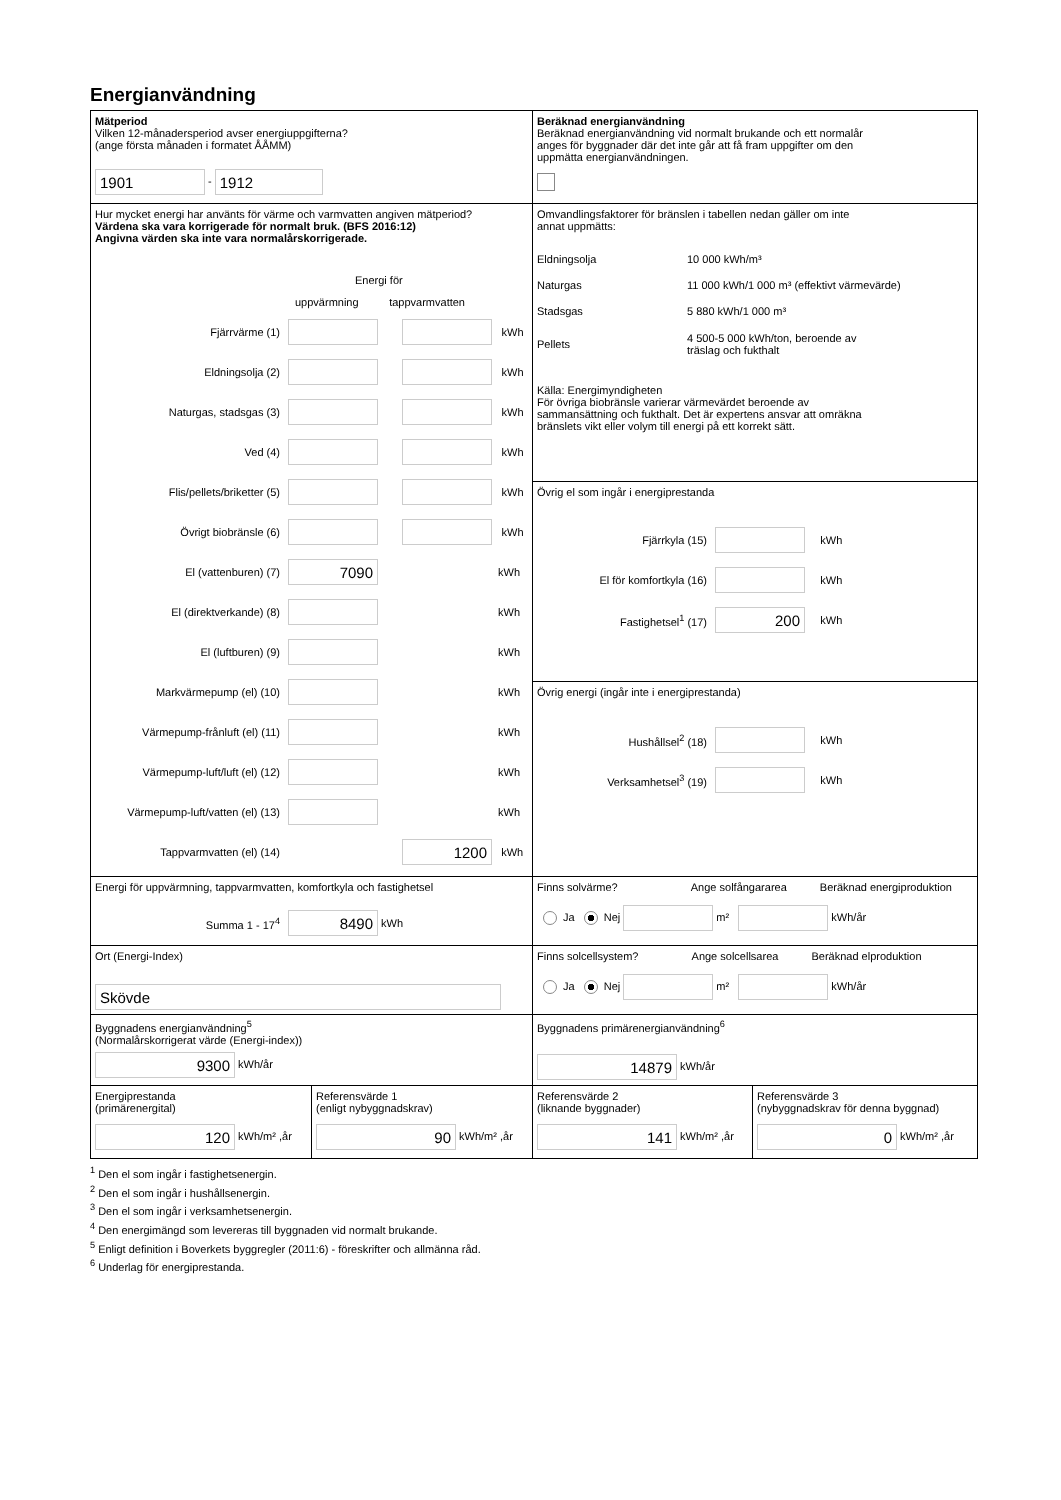Energianvändning
Mätperiod
Vilken 12-månadersperiod avser energiuppgifterna?
(ange första månaden i formatet ÅÅMM)
1901 - 1912
Beräknad energianvändning
Beräknad energianvändning vid normalt brukande och ett normalår
anges för byggnader där det inte går att få fram uppgifter om den
uppmätta energianvändningen.
Hur mycket energi har använts för värme och varmvatten angiven mätperiod?
Värdena ska vara korrigerade för normalt bruk. (BFS 2016:12)
Angivna värden ska inte vara normalårskorrigerade.
Energi för
uppvärmning tappvarmvatten
Fjärrvärme (1) kWh
Eldningsolja (2) kWh
Naturgas, stadsgas (3) kWh
Ved (4) kWh
Flis/pellets/briketter (5) kWh
Övrigt biobränsle (6) kWh
El (vattenburen) (7) 7090 kWh
El (direktverkande) (8) kWh
El (luftburen) (9) kWh
Markvärmepump (el) (10) kWh
Värmepump-frånluft (el) (11) kWh
Värmepump-luft/luft (el) (12) kWh
Värmepump-luft/vatten (el) (13) kWh
Tappvarmvatten (el) (14) 1200 kWh
Omvandlingsfaktorer för bränslen i tabellen nedan gäller om inte
annat uppmätts:
Eldningsolja 10 000 kWh/m³
Naturgas 11 000 kWh/1 000 m³ (effektivt värmevärde)
Stadsgas 5 880 kWh/1 000 m³
Pellets 4 500-5 000 kWh/ton, beroende av
träslag och fukthalt
Källa: Energimyndigheten
För övriga biobränsle varierar värmevärdet beroende av
sammansättning och fukthalt. Det är expertens ansvar att omräkna
bränslets vikt eller volym till energi på ett korrekt sätt.
Övrig el som ingår i energiprestanda
Fjärrkyla (15) kWh
El för komfortkyla (16) kWh
Fastighetsel<sup>1</sup> (17) 200 kWh
Övrig energi (ingår inte i energiprestanda)
Hushållsel<sup>2</sup> (18) kWh
Verksamhetsel<sup>3</sup> (19) kWh
Energi för uppvärmning, tappvarmvatten, komfortkyla och fastighetsel
Summa 1 - 17<sup>4</sup> 8490 kWh
Finns solvärme? Ange solfångararea Beräknad energiproduktion
Ja Nej m² kWh/år
Ort (Energi-Index)
Skövde
Finns solcellsystem? Ange solcellsarea Beräknad elproduktion
Ja Nej m² kWh/år
Byggnadens energianvändning<sup>5</sup>
(Normalårskorrigerat värde (Energi-index))
9300 kWh/år
Byggnadens primärenergianvändning<sup>6</sup>
14879 kWh/år
Energiprestanda
(primärenergital)
120 kWh/m² ,år
Referensvärde 1
(enligt nybyggnadskrav)
90 kWh/m² ,år
Referensvärde 2
(liknande byggnader)
141 kWh/m² ,år
Referensvärde 3
(nybyggnadskrav för denna byggnad)
0 kWh/m² ,år
<sup>1</sup> Den el som ingår i fastighetsenergin.
<sup>2</sup> Den el som ingår i hushållsenergin.
<sup>3</sup> Den el som ingår i verksamhetsenergin.
<sup>4</sup> Den energimängd som levereras till byggnaden vid normalt brukande.
<sup>5</sup> Enligt definition i Boverkets byggregler (2011:6) - föreskrifter och allmänna råd.
<sup>6</sup> Underlag för energiprestanda.